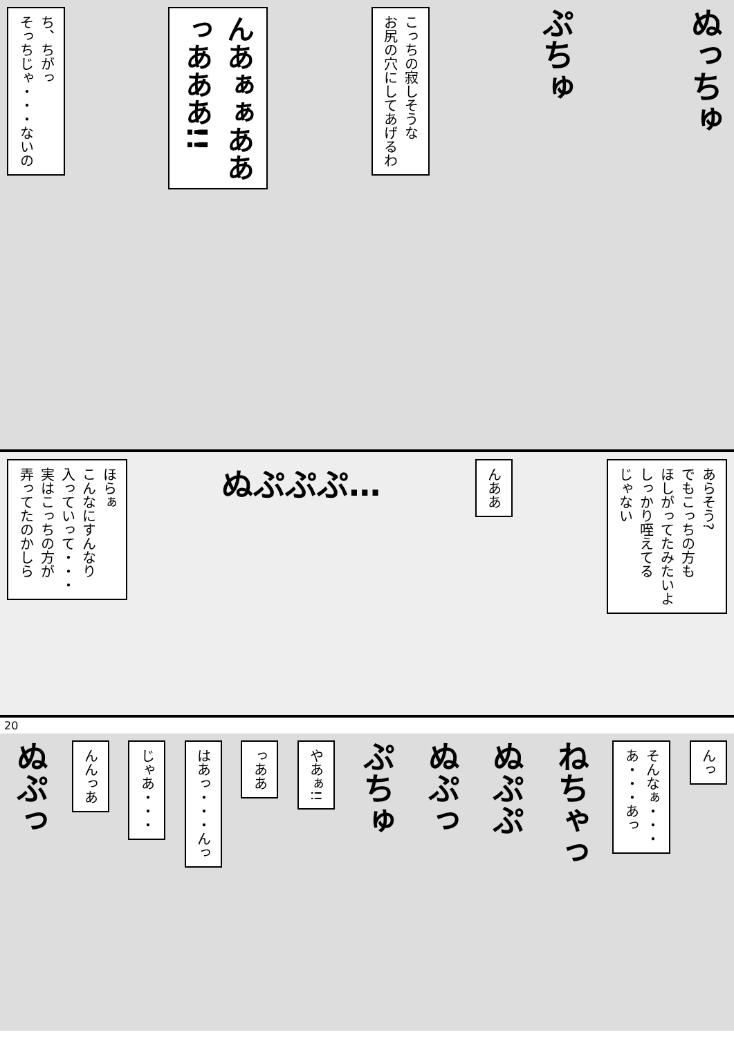ぬっちゅ ぷちゅ こっちの寂しそうな
お尻の穴にしてあげるわ んあぁぁああ
っあああ!! ち、ちがっ
そっちじゃ・・・ないの
あらそう?
でもこっちの方も
ほしがってたみたいよ
しっかり咥えてる
じゃない んああ ぬぷぷぷ… ほらぁ
こんなにすんなり
入っていって・・・
実はこっちの方が
弄ってたのかしら
20
んっ そんなぁ・・・
あ・・・あっ ねちゃっ ぬぷぷ ぬぷっ ぷちゅ やあぁ!! っああ はあっ・・・んっ じゃあ・・・ んんっあ ぬぷっ